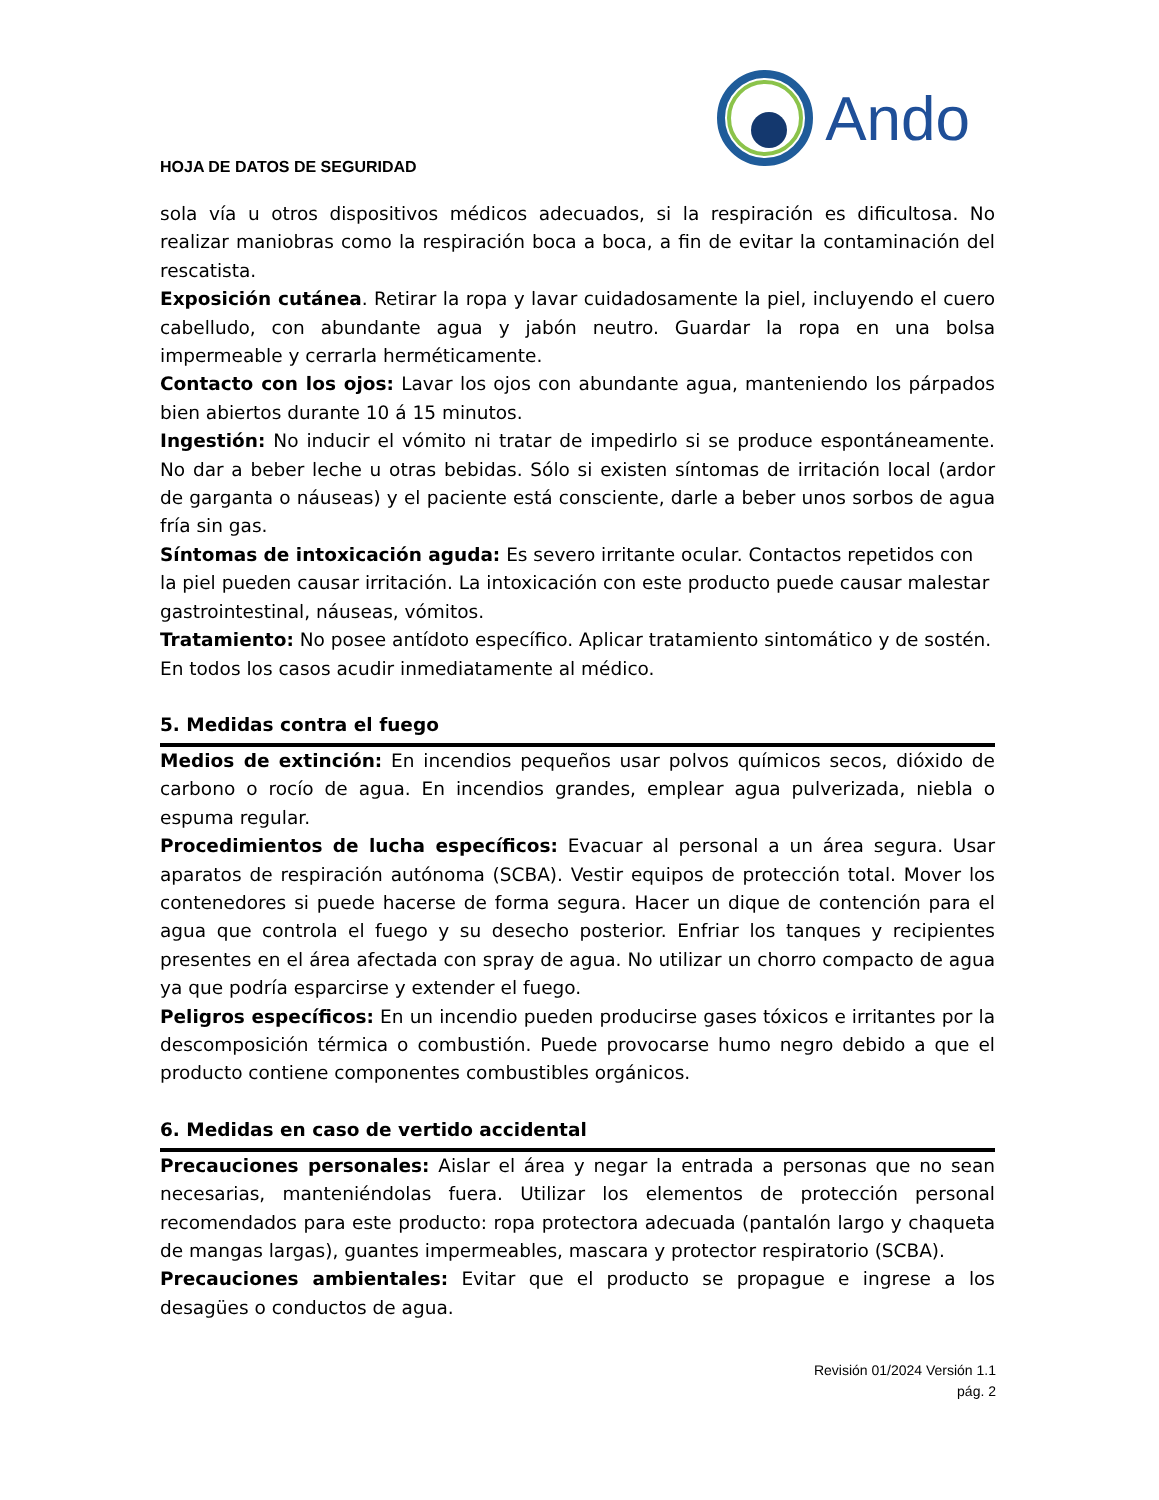HOJA DE DATOS DE SEGURIDAD
Ando
sola vía u otros dispositivos médicos adecuados, si la respiración es dificultosa. No realizar maniobras como la respiración boca a boca, a fin de evitar la contaminación del rescatista.
Exposición cutánea. Retirar la ropa y lavar cuidadosamente la piel, incluyendo el cuero cabelludo, con abundante agua y jabón neutro. Guardar la ropa en una bolsa impermeable y cerrarla herméticamente.
Contacto con los ojos: Lavar los ojos con abundante agua, manteniendo los párpados bien abiertos durante 10 á 15 minutos.
Ingestión: No inducir el vómito ni tratar de impedirlo si se produce espontáneamente. No dar a beber leche u otras bebidas. Sólo si existen síntomas de irritación local (ardor de garganta o náuseas) y el paciente está consciente, darle a beber unos sorbos de agua fría sin gas.
Síntomas de intoxicación aguda: Es severo irritante ocular. Contactos repetidos con la piel pueden causar irritación. La intoxicación con este producto puede causar malestar gastrointestinal, náuseas, vómitos.
Tratamiento: No posee antídoto específico. Aplicar tratamiento sintomático y de sostén. En todos los casos acudir inmediatamente al médico.
5. Medidas contra el fuego
Medios de extinción: En incendios pequeños usar polvos químicos secos, dióxido de carbono o rocío de agua. En incendios grandes, emplear agua pulverizada, niebla o espuma regular.
Procedimientos de lucha específicos: Evacuar al personal a un área segura. Usar aparatos de respiración autónoma (SCBA). Vestir equipos de protección total. Mover los contenedores si puede hacerse de forma segura. Hacer un dique de contención para el agua que controla el fuego y su desecho posterior. Enfriar los tanques y recipientes presentes en el área afectada con spray de agua. No utilizar un chorro compacto de agua ya que podría esparcirse y extender el fuego.
Peligros específicos: En un incendio pueden producirse gases tóxicos e irritantes por la descomposición térmica o combustión. Puede provocarse humo negro debido a que el producto contiene componentes combustibles orgánicos.
6. Medidas en caso de vertido accidental
Precauciones personales: Aislar el área y negar la entrada a personas que no sean necesarias, manteniéndolas fuera. Utilizar los elementos de protección personal recomendados para este producto: ropa protectora adecuada (pantalón largo y chaqueta de mangas largas), guantes impermeables, mascara y protector respiratorio (SCBA).
Precauciones ambientales: Evitar que el producto se propague e ingrese a los desagües o conductos de agua.
Revisión 01/2024 Versión 1.1
pág. 2